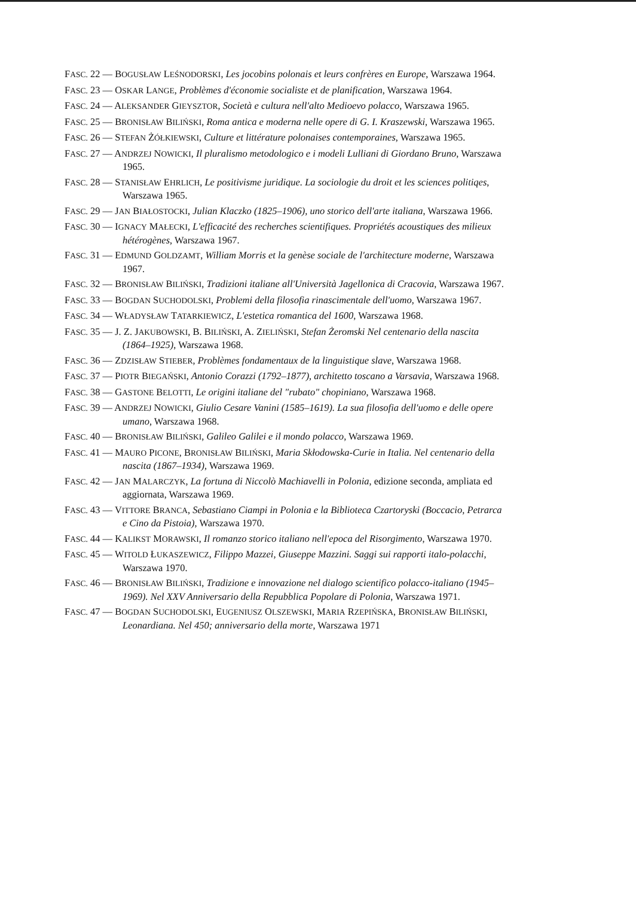FASC. 22 — BOGUSŁAW LEŚNODORSKI, Les jocobins polonais et leurs confrères en Europe, Warszawa 1964.
FASC. 23 — OSKAR LANGE, Problèmes d'économie socialiste et de planification, Warszawa 1964.
FASC. 24 — ALEKSANDER GIEYSZTOR, Società e cultura nell'alto Medioevo polacco, Warszawa 1965.
FASC. 25 — BRONISŁAW BILIŃSKI, Roma antica e moderna nelle opere di G. I. Kraszewski, Warszawa 1965.
FASC. 26 — STEFAN ŻÓŁKIEWSKI, Culture et littérature polonaises contemporaines, Warszawa 1965.
FASC. 27 — ANDRZEJ NOWICKI, Il pluralismo metodologico e i modeli Lulliani di Giordano Bruno, Warszawa 1965.
FASC. 28 — STANISŁAW EHRLICH, Le positivisme juridique. La sociologie du droit et les sciences politiqes, Warszawa 1965.
FASC. 29 — JAN BIAŁOSTOCKI, Julian Klaczko (1825–1906), uno storico dell'arte italiana, Warszawa 1966.
FASC. 30 — IGNACY MAŁECKI, L'efficacité des recherches scientifiques. Propriétés acoustiques des milieux hétérogènes, Warszawa 1967.
FASC. 31 — EDMUND GOLDZAMT, William Morris et la genèse sociale de l'architecture moderne, Warszawa 1967.
FASC. 32 — BRONISŁAW BILIŃSKI, Tradizioni italiane all'Università Jagellonica di Cracovia, Warszawa 1967.
FASC. 33 — BOGDAN SUCHODOLSKI, Problemi della filosofia rinascimentale dell'uomo, Warszawa 1967.
FASC. 34 — WŁADYSŁAW TATARKIEWICZ, L'estetica romantica del 1600, Warszawa 1968.
FASC. 35 — J. Z. JAKUBOWSKI, B. BILIŃSKI, A. ZIELIŃSKI, Stefan Żeromski Nel centenario della nascita (1864–1925), Warszawa 1968.
FASC. 36 — ZDZISŁAW STIEBER, Problèmes fondamentaux de la linguistique slave, Warszawa 1968.
FASC. 37 — PIOTR BIEGAŃSKI, Antonio Corazzi (1792–1877), architetto toscano a Varsavia, Warszawa 1968.
FASC. 38 — GASTONE BELOTTI, Le origini italiane del "rubato" chopiniano, Warszawa 1968.
FASC. 39 — ANDRZEJ NOWICKI, Giulio Cesare Vanini (1585–1619). La sua filosofia dell'uomo e delle opere umano, Warszawa 1968.
FASC. 40 — BRONISŁAW BILIŃSKI, Galileo Galilei e il mondo polacco, Warszawa 1969.
FASC. 41 — MAURO PICONE, BRONISŁAW BILIŃSKI, Maria Skłodowska-Curie in Italia. Nel centenario della nascita (1867–1934), Warszawa 1969.
FASC. 42 — JAN MALARCZYK, La fortuna di Niccolò Machiavelli in Polonia, edizione seconda, ampliata ed aggiornata, Warszawa 1969.
FASC. 43 — VITTORE BRANCA, Sebastiano Ciampi in Polonia e la Biblioteca Czartoryski (Boccacio, Petrarca e Cino da Pistoia), Warszawa 1970.
FASC. 44 — KALIKST MORAWSKI, Il romanzo storico italiano nell'epoca del Risorgimento, Warszawa 1970.
FASC. 45 — WITOLD ŁUKASZEWICZ, Filippo Mazzei, Giuseppe Mazzini. Saggi sui rapporti italo-polacchi, Warszawa 1970.
FASC. 46 — BRONISŁAW BILIŃSKI, Tradizione e innovazione nel dialogo scientifico polacco-italiano (1945–1969). Nel XXV Anniversario della Repubblica Popolare di Polonia, Warszawa 1971.
FASC. 47 — BOGDAN SUCHODOLSKI, EUGENIUSZ OLSZEWSKI, MARIA RZEPIŃSKA, BRONISŁAW BILIŃSKI, Leonardiana. Nel 450; anniversario della morte, Warszawa 1971